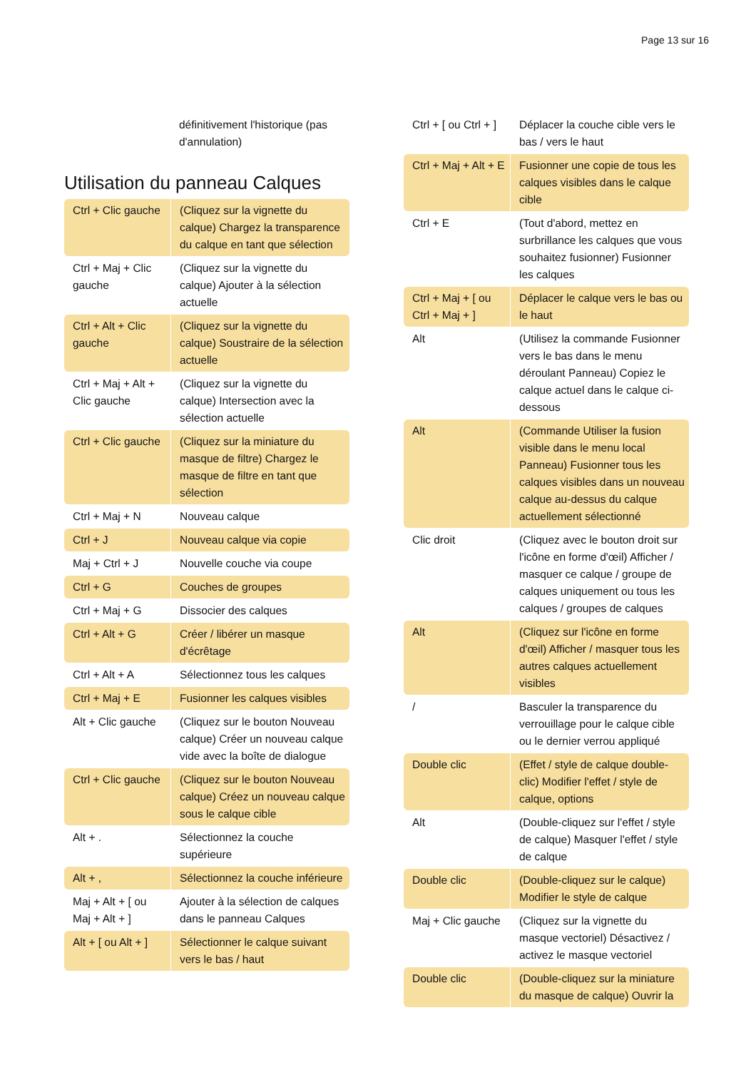Page 13 sur 16
| | définitivement l'historique (pas d'annulation) |
Utilisation du panneau Calques
| Ctrl + Clic gauche | (Cliquez sur la vignette du calque) Chargez la transparence du calque en tant que sélection |
| Ctrl + Maj + Clic gauche | (Cliquez sur la vignette du calque) Ajouter à la sélection actuelle |
| Ctrl + Alt + Clic gauche | (Cliquez sur la vignette du calque) Soustraire de la sélection actuelle |
| Ctrl + Maj + Alt + Clic gauche | (Cliquez sur la vignette du calque) Intersection avec la sélection actuelle |
| Ctrl + Clic gauche | (Cliquez sur la miniature du masque de filtre) Chargez le masque de filtre en tant que sélection |
| Ctrl + Maj + N | Nouveau calque |
| Ctrl + J | Nouveau calque via copie |
| Maj + Ctrl + J | Nouvelle couche via coupe |
| Ctrl + G | Couches de groupes |
| Ctrl + Maj + G | Dissocier des calques |
| Ctrl + Alt + G | Créer / libérer un masque d'écrêtage |
| Ctrl + Alt + A | Sélectionnez tous les calques |
| Ctrl + Maj + E | Fusionner les calques visibles |
| Alt + Clic gauche | (Cliquez sur le bouton Nouveau calque) Créer un nouveau calque vide avec la boîte de dialogue |
| Ctrl + Clic gauche | (Cliquez sur le bouton Nouveau calque) Créez un nouveau calque sous le calque cible |
| Alt + . | Sélectionnez la couche supérieure |
| Alt + , | Sélectionnez la couche inférieure |
| Maj + Alt + [ ou Maj + Alt + ] | Ajouter à la sélection de calques dans le panneau Calques |
| Alt + [ ou Alt + ] | Sélectionner le calque suivant vers le bas / haut |
| Ctrl + [ ou Ctrl + ] | Déplacer la couche cible vers le bas / vers le haut |
| Ctrl + Maj + Alt + E | Fusionner une copie de tous les calques visibles dans le calque cible |
| Ctrl + E | (Tout d'abord, mettez en surbrillance les calques que vous souhaitez fusionner) Fusionner les calques |
| Ctrl + Maj + [ ou Ctrl + Maj + ] | Déplacer le calque vers le bas ou le haut |
| Alt | (Utilisez la commande Fusionner vers le bas dans le menu déroulant Panneau) Copiez le calque actuel dans le calque ci-dessous |
| Alt | (Commande Utiliser la fusion visible dans le menu local Panneau) Fusionner tous les calques visibles dans un nouveau calque au-dessus du calque actuellement sélectionné |
| Clic droit | (Cliquez avec le bouton droit sur l'icône en forme d'œil) Afficher / masquer ce calque / groupe de calques uniquement ou tous les calques / groupes de calques |
| Alt | (Cliquez sur l'icône en forme d'œil) Afficher / masquer tous les autres calques actuellement visibles |
| / | Basculer la transparence du verrouillage pour le calque cible ou le dernier verrou appliqué |
| Double clic | (Effet / style de calque double-clic) Modifier l'effet / style de calque, options |
| Alt | (Double-cliquez sur l'effet / style de calque) Masquer l'effet / style de calque |
| Double clic | (Double-cliquez sur le calque) Modifier le style de calque |
| Maj + Clic gauche | (Cliquez sur la vignette du masque vectoriel) Désactivez / activez le masque vectoriel |
| Double clic | (Double-cliquez sur la miniature du masque de calque) Ouvrir la |